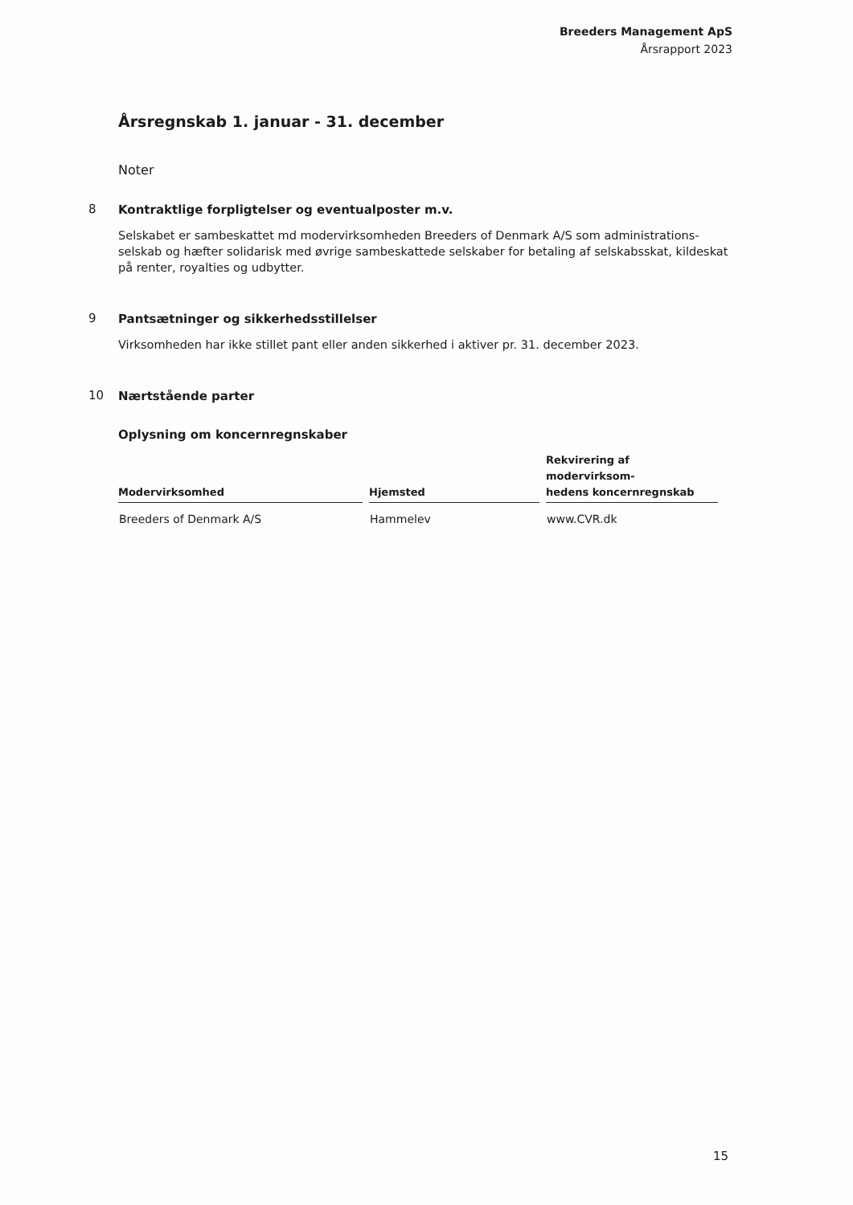Breeders Management ApS
Årsrapport 2023
Årsregnskab 1. januar - 31. december
Noter
8
Kontraktlige forpligtelser og eventualposter m.v.
Selskabet er sambeskattet md modervirksomheden Breeders of Denmark A/S som administrations-selskab og hæfter solidarisk med øvrige sambeskattede selskaber for betaling af selskabsskat, kildeskat på renter, royalties og udbytter.
9
Pantsætninger og sikkerhedsstillelser
Virksomheden har ikke stillet pant eller anden sikkerhed i aktiver pr. 31. december 2023.
10
Nærtstående parter
Oplysning om koncernregnskaber
| Modervirksomhed | Hjemsted | Rekvirering af modervirksom- hedens koncernregnskab |
| --- | --- | --- |
| Breeders of Denmark A/S | Hammelev | www.CVR.dk |
15